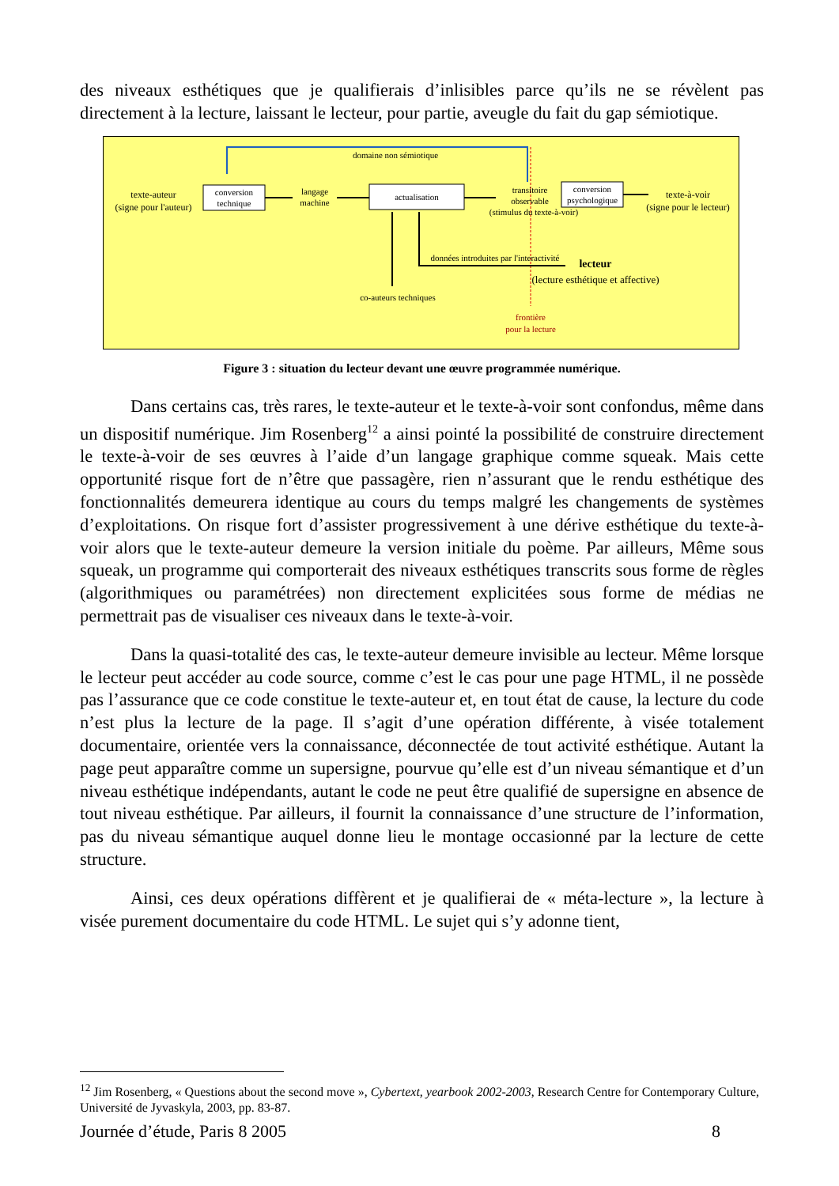des niveaux esthétiques que je qualifierais d’inlisibles parce qu’ils ne se révèlent pas directement à la lecture, laissant le lecteur, pour partie, aveugle du fait du gap sémiotique.
domaine non sémiotique
texte-auteur
(signe pour l'auteur)
conversion
technique
langage
machine
actualisation
transitoire
observable
(stimulus du texte-à-voir)
conversion
psychologique
texte-à-voir
(signe pour le lecteur)
données introduites par l'interactivité
lecteur
(lecture esthétique et affective)
co-auteurs techniques
frontière
pour la lecture
Figure 3 : situation du lecteur devant une œuvre programmée numérique.
Dans certains cas, très rares, le texte-auteur et le texte-à-voir sont confondus, même dans un dispositif numérique. Jim Rosenberg<sup>12</sup> a ainsi pointé la possibilité de construire directement le texte-à-voir de ses œuvres à l’aide d’un langage graphique comme squeak. Mais cette opportunité risque fort de n’être que passagère, rien n’assurant que le rendu esthétique des fonctionnalités demeurera identique au cours du temps malgré les changements de systèmes d’exploitations. On risque fort d’assister progressivement à une dérive esthétique du texte-à-voir alors que le texte-auteur demeure la version initiale du poème. Par ailleurs, Même sous squeak, un programme qui comporterait des niveaux esthétiques transcrits sous forme de règles (algorithmiques ou paramétrées) non directement explicitées sous forme de médias ne permettrait pas de visualiser ces niveaux dans le texte-à-voir.
Dans la quasi-totalité des cas, le texte-auteur demeure invisible au lecteur. Même lorsque le lecteur peut accéder au code source, comme c’est le cas pour une page HTML, il ne possède pas l’assurance que ce code constitue le texte-auteur et, en tout état de cause, la lecture du code n’est plus la lecture de la page. Il s’agit d’une opération différente, à visée totalement documentaire, orientée vers la connaissance, déconnectée de tout activité esthétique. Autant la page peut apparaître comme un supersigne, pourvue qu’elle est d’un niveau sémantique et d’un niveau esthétique indépendants, autant le code ne peut être qualifié de supersigne en absence de tout niveau esthétique. Par ailleurs, il fournit la connaissance d’une structure de l’information, pas du niveau sémantique auquel donne lieu le montage occasionné par la lecture de cette structure.
Ainsi, ces deux opérations diffèrent et je qualifierai de « méta-lecture », la lecture à visée purement documentaire du code HTML. Le sujet qui s’y adonne tient,
<sup>12</sup> Jim Rosenberg, « Questions about the second move », Cybertext, yearbook 2002-2003, Research Centre for Contemporary Culture, Université de Jyvaskyla, 2003, pp. 83-87.
Journée d’étude, Paris 8 2005 8